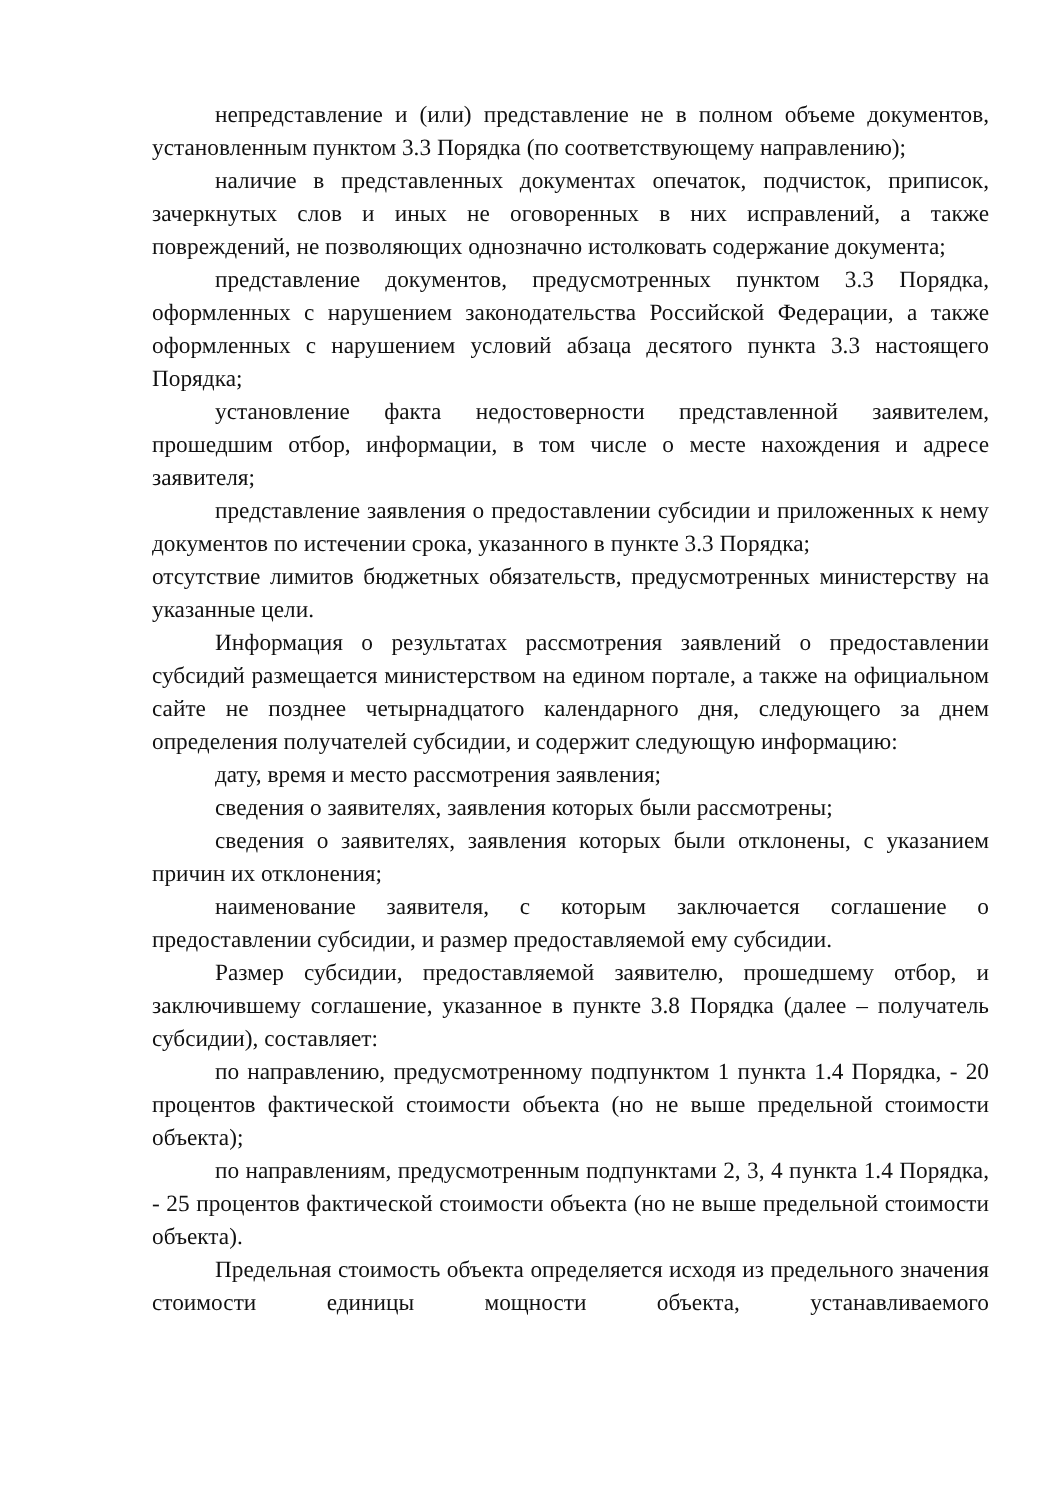непредставление и (или) представление не в полном объеме документов, установленным пунктом 3.3 Порядка (по соответствующему направлению);
наличие в представленных документах опечаток, подчисток, приписок, зачеркнутых слов и иных не оговоренных в них исправлений, а также повреждений, не позволяющих однозначно истолковать содержание документа;
представление документов, предусмотренных пунктом 3.3 Порядка, оформленных с нарушением законодательства Российской Федерации, а также оформленных с нарушением условий абзаца десятого пункта 3.3 настоящего Порядка;
установление факта недостоверности представленной заявителем, прошедшим отбор, информации, в том числе о месте нахождения и адресе заявителя;
представление заявления о предоставлении субсидии и приложенных к нему документов по истечении срока, указанного в пункте 3.3 Порядка;
отсутствие лимитов бюджетных обязательств, предусмотренных министерству на указанные цели.
Информация о результатах рассмотрения заявлений о предоставлении субсидий размещается министерством на едином портале, а также на официальном сайте не позднее четырнадцатого календарного дня, следующего за днем определения получателей субсидии, и содержит следующую информацию:
дату, время и место рассмотрения заявления;
сведения о заявителях, заявления которых были рассмотрены;
сведения о заявителях, заявления которых были отклонены, с указанием причин их отклонения;
наименование заявителя, с которым заключается соглашение о предоставлении субсидии, и размер предоставляемой ему субсидии.
Размер субсидии, предоставляемой заявителю, прошедшему отбор, и заключившему соглашение, указанное в пункте 3.8 Порядка (далее – получатель субсидии), составляет:
по направлению, предусмотренному подпунктом 1 пункта 1.4 Порядка, - 20 процентов фактической стоимости объекта (но не выше предельной стоимости объекта);
по направлениям, предусмотренным подпунктами 2, 3, 4 пункта 1.4 Порядка, - 25 процентов фактической стоимости объекта (но не выше предельной стоимости объекта).
Предельная стоимость объекта определяется исходя из предельного значения стоимости единицы мощности объекта, устанавливаемого